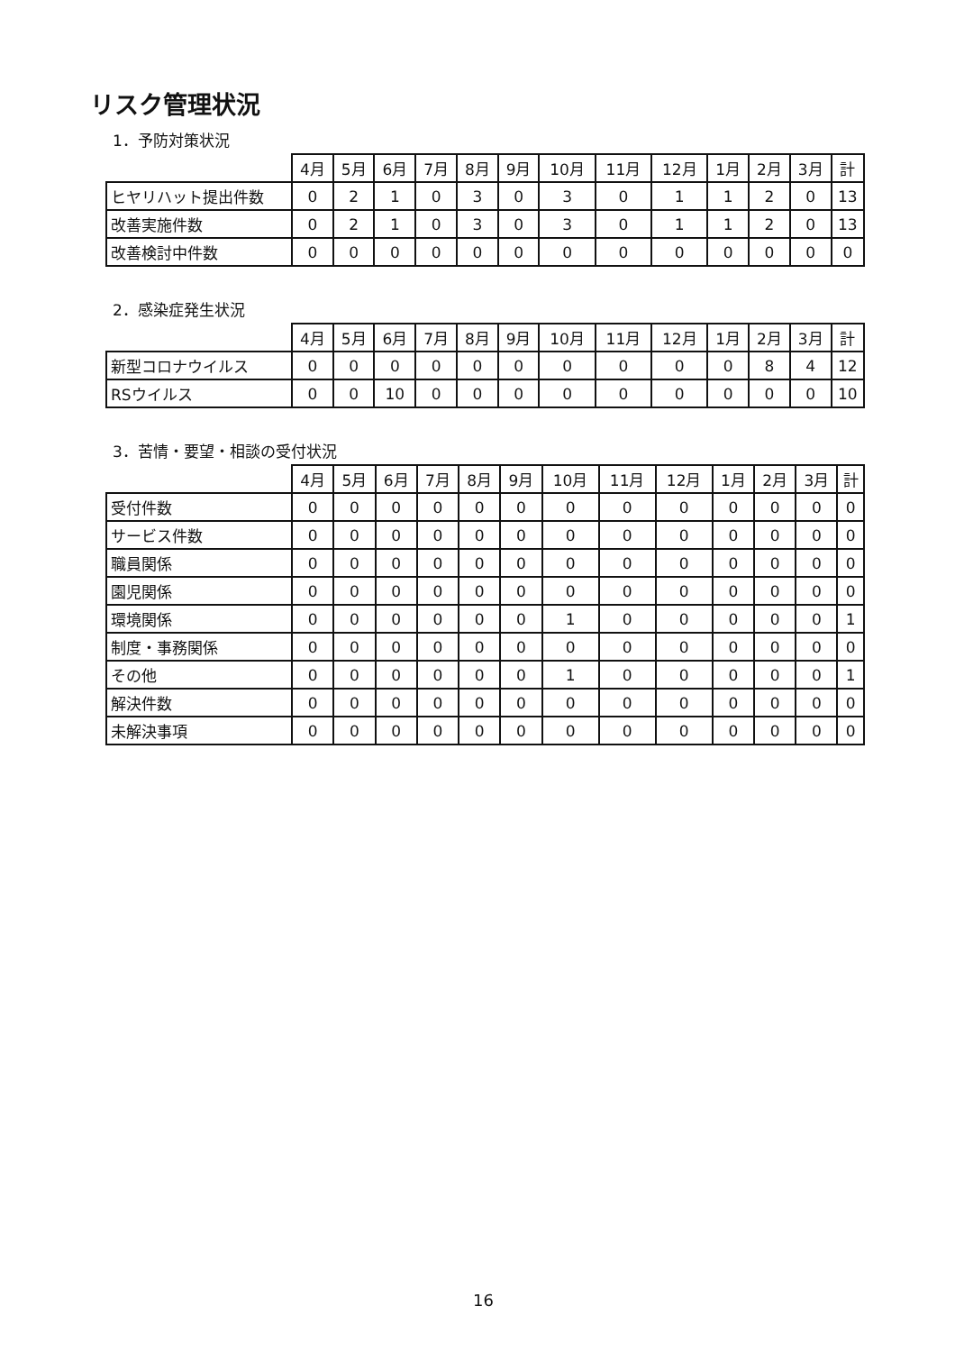リスク管理状況
1．予防対策状況
| | 4月 | 5月 | 6月 | 7月 | 8月 | 9月 | 10月 | 11月 | 12月 | 1月 | 2月 | 3月 | 計 |
| --- | --- | --- | --- | --- | --- | --- | --- | --- | --- | --- | --- | --- | --- |
| ヒヤリハット提出件数 | 0 | 2 | 1 | 0 | 3 | 0 | 3 | 0 | 1 | 1 | 2 | 0 | 13 |
| 改善実施件数 | 0 | 2 | 1 | 0 | 3 | 0 | 3 | 0 | 1 | 1 | 2 | 0 | 13 |
| 改善検討中件数 | 0 | 0 | 0 | 0 | 0 | 0 | 0 | 0 | 0 | 0 | 0 | 0 | 0 |
2．感染症発生状況
| | 4月 | 5月 | 6月 | 7月 | 8月 | 9月 | 10月 | 11月 | 12月 | 1月 | 2月 | 3月 | 計 |
| --- | --- | --- | --- | --- | --- | --- | --- | --- | --- | --- | --- | --- | --- |
| 新型コロナウイルス | 0 | 0 | 0 | 0 | 0 | 0 | 0 | 0 | 0 | 0 | 8 | 4 | 12 |
| RSウイルス | 0 | 0 | 10 | 0 | 0 | 0 | 0 | 0 | 0 | 0 | 0 | 0 | 10 |
3．苦情・要望・相談の受付状況
| | 4月 | 5月 | 6月 | 7月 | 8月 | 9月 | 10月 | 11月 | 12月 | 1月 | 2月 | 3月 | 計 |
| --- | --- | --- | --- | --- | --- | --- | --- | --- | --- | --- | --- | --- | --- |
| 受付件数 | 0 | 0 | 0 | 0 | 0 | 0 | 0 | 0 | 0 | 0 | 0 | 0 | 0 |
| サービス件数 | 0 | 0 | 0 | 0 | 0 | 0 | 0 | 0 | 0 | 0 | 0 | 0 | 0 |
| 職員関係 | 0 | 0 | 0 | 0 | 0 | 0 | 0 | 0 | 0 | 0 | 0 | 0 | 0 |
| 園児関係 | 0 | 0 | 0 | 0 | 0 | 0 | 0 | 0 | 0 | 0 | 0 | 0 | 0 |
| 環境関係 | 0 | 0 | 0 | 0 | 0 | 0 | 1 | 0 | 0 | 0 | 0 | 0 | 1 |
| 制度・事務関係 | 0 | 0 | 0 | 0 | 0 | 0 | 0 | 0 | 0 | 0 | 0 | 0 | 0 |
| その他 | 0 | 0 | 0 | 0 | 0 | 0 | 1 | 0 | 0 | 0 | 0 | 0 | 1 |
| 解決件数 | 0 | 0 | 0 | 0 | 0 | 0 | 0 | 0 | 0 | 0 | 0 | 0 | 0 |
| 未解決事項 | 0 | 0 | 0 | 0 | 0 | 0 | 0 | 0 | 0 | 0 | 0 | 0 | 0 |
16